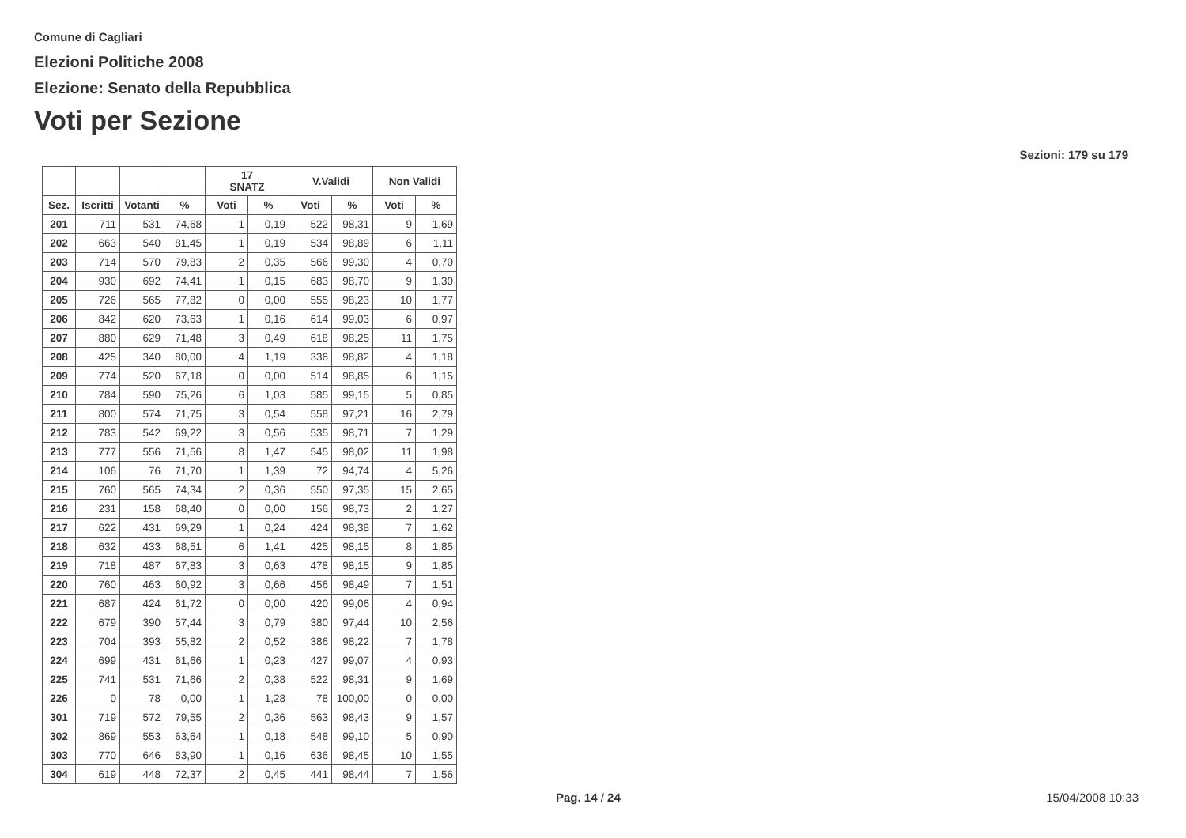Comune di Cagliari
Elezioni Politiche 2008
Elezione: Senato della Repubblica
Voti per Sezione
Sezioni: 179 su 179
| | | | | 17 SNATZ | | V.Validi | | Non Validi | |
| --- | --- | --- | --- | --- | --- | --- | --- | --- | --- |
| Sez. | Iscritti | Votanti | % | Voti | % | Voti | % | Voti | % |
| 201 | 711 | 531 | 74,68 | 1 | 0,19 | 522 | 98,31 | 9 | 1,69 |
| 202 | 663 | 540 | 81,45 | 1 | 0,19 | 534 | 98,89 | 6 | 1,11 |
| 203 | 714 | 570 | 79,83 | 2 | 0,35 | 566 | 99,30 | 4 | 0,70 |
| 204 | 930 | 692 | 74,41 | 1 | 0,15 | 683 | 98,70 | 9 | 1,30 |
| 205 | 726 | 565 | 77,82 | 0 | 0,00 | 555 | 98,23 | 10 | 1,77 |
| 206 | 842 | 620 | 73,63 | 1 | 0,16 | 614 | 99,03 | 6 | 0,97 |
| 207 | 880 | 629 | 71,48 | 3 | 0,49 | 618 | 98,25 | 11 | 1,75 |
| 208 | 425 | 340 | 80,00 | 4 | 1,19 | 336 | 98,82 | 4 | 1,18 |
| 209 | 774 | 520 | 67,18 | 0 | 0,00 | 514 | 98,85 | 6 | 1,15 |
| 210 | 784 | 590 | 75,26 | 6 | 1,03 | 585 | 99,15 | 5 | 0,85 |
| 211 | 800 | 574 | 71,75 | 3 | 0,54 | 558 | 97,21 | 16 | 2,79 |
| 212 | 783 | 542 | 69,22 | 3 | 0,56 | 535 | 98,71 | 7 | 1,29 |
| 213 | 777 | 556 | 71,56 | 8 | 1,47 | 545 | 98,02 | 11 | 1,98 |
| 214 | 106 | 76 | 71,70 | 1 | 1,39 | 72 | 94,74 | 4 | 5,26 |
| 215 | 760 | 565 | 74,34 | 2 | 0,36 | 550 | 97,35 | 15 | 2,65 |
| 216 | 231 | 158 | 68,40 | 0 | 0,00 | 156 | 98,73 | 2 | 1,27 |
| 217 | 622 | 431 | 69,29 | 1 | 0,24 | 424 | 98,38 | 7 | 1,62 |
| 218 | 632 | 433 | 68,51 | 6 | 1,41 | 425 | 98,15 | 8 | 1,85 |
| 219 | 718 | 487 | 67,83 | 3 | 0,63 | 478 | 98,15 | 9 | 1,85 |
| 220 | 760 | 463 | 60,92 | 3 | 0,66 | 456 | 98,49 | 7 | 1,51 |
| 221 | 687 | 424 | 61,72 | 0 | 0,00 | 420 | 99,06 | 4 | 0,94 |
| 222 | 679 | 390 | 57,44 | 3 | 0,79 | 380 | 97,44 | 10 | 2,56 |
| 223 | 704 | 393 | 55,82 | 2 | 0,52 | 386 | 98,22 | 7 | 1,78 |
| 224 | 699 | 431 | 61,66 | 1 | 0,23 | 427 | 99,07 | 4 | 0,93 |
| 225 | 741 | 531 | 71,66 | 2 | 0,38 | 522 | 98,31 | 9 | 1,69 |
| 226 | 0 | 78 | 0,00 | 1 | 1,28 | 78 | 100,00 | 0 | 0,00 |
| 301 | 719 | 572 | 79,55 | 2 | 0,36 | 563 | 98,43 | 9 | 1,57 |
| 302 | 869 | 553 | 63,64 | 1 | 0,18 | 548 | 99,10 | 5 | 0,90 |
| 303 | 770 | 646 | 83,90 | 1 | 0,16 | 636 | 98,45 | 10 | 1,55 |
| 304 | 619 | 448 | 72,37 | 2 | 0,45 | 441 | 98,44 | 7 | 1,56 |
Pag. 14 / 24 15/04/2008 10:33